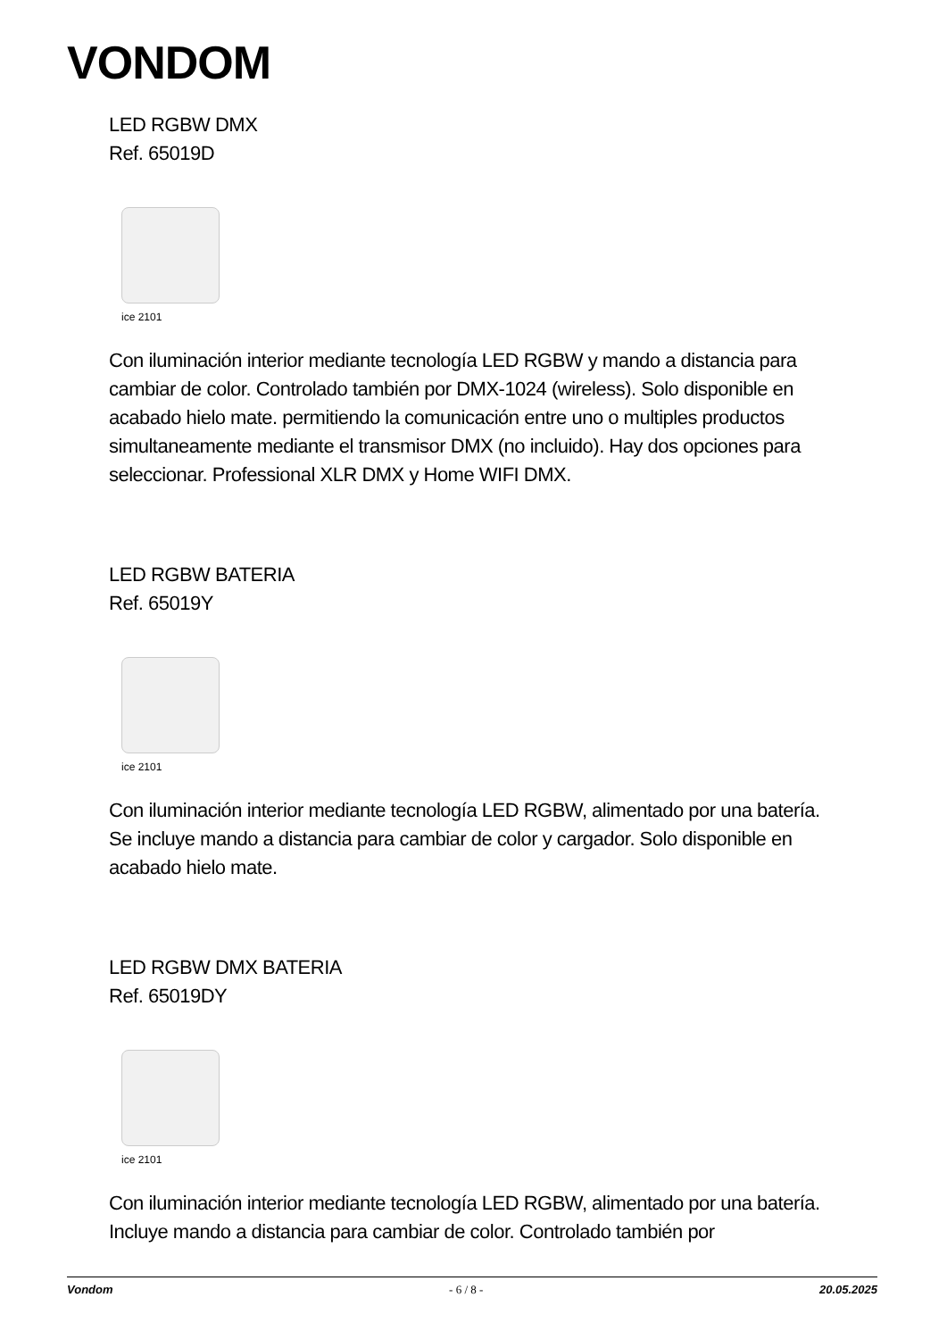VONDOM
LED RGBW DMX
Ref. 65019D
ice 2101
Con iluminación interior mediante tecnología LED RGBW y mando a distancia para cambiar de color. Controlado también por DMX-1024 (wireless). Solo disponible en acabado hielo mate. permitiendo la comunicación entre uno o multiples productos simultaneamente mediante el transmisor DMX (no incluido). Hay dos opciones para seleccionar. Professional XLR DMX y Home WIFI DMX.
LED RGBW BATERIA
Ref. 65019Y
ice 2101
Con iluminación interior mediante tecnología LED RGBW, alimentado por una batería. Se incluye mando a distancia para cambiar de color y cargador. Solo disponible en acabado hielo mate.
LED RGBW DMX BATERIA
Ref. 65019DY
ice 2101
Con iluminación interior mediante tecnología LED RGBW, alimentado por una batería. Incluye mando a distancia para cambiar de color. Controlado también por
Vondom - 6 / 8 - 20.05.2025